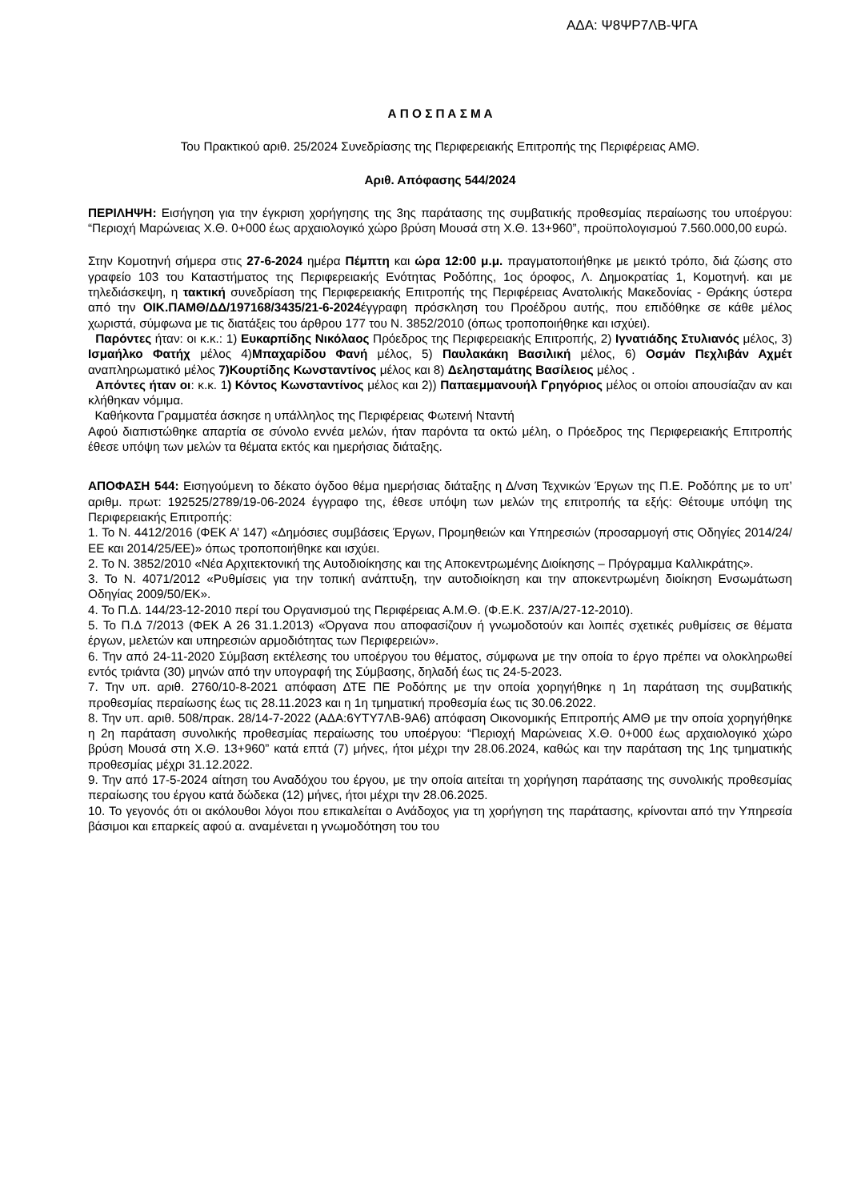ΑΔΑ: Ψ8ΨΡ7ΛΒ-ΨΓΑ
Α Π Ο Σ Π Α Σ Μ Α
Του Πρακτικού αριθ. 25/2024 Συνεδρίασης της Περιφερειακής Επιτροπής της Περιφέρειας ΑΜΘ.
Αριθ. Απόφασης 544/2024
ΠΕΡΙΛΗΨΗ: Εισήγηση για την έγκριση χορήγησης της 3ης παράτασης της συμβατικής προθεσμίας περαίωσης του υποέργου: “Περιοχή Μαρώνειας Χ.Θ. 0+000 έως αρχαιολογικό χώρο βρύση Μουσά στη Χ.Θ. 13+960”, προϋπολογισμού 7.560.000,00 ευρώ.
Στην Κομοτηνή σήμερα στις 27-6-2024 ημέρα Πέμπτη και ώρα 12:00 μ.μ. πραγματοποιήθηκε με μεικτό τρόπο, διά ζώσης στο γραφείο 103 του Καταστήματος της Περιφερειακής Ενότητας Ροδόπης, 1ος όροφος, Λ. Δημοκρατίας 1, Κομοτηνή. και με τηλεδιάσκεψη, η τακτική συνεδρίαση της Περιφερειακής Επιτροπής της Περιφέρειας Ανατολικής Μακεδονίας - Θράκης ύστερα από την ΟΙΚ.ΠΑΜΘ/ΔΔ/197168/3435/21-6-2024έγγραφη πρόσκληση του Προέδρου αυτής, που επιδόθηκε σε κάθε μέλος χωριστά, σύμφωνα με τις διατάξεις του άρθρου 177 του Ν. 3852/2010 (όπως τροποποιήθηκε και ισχύει).
Παρόντες ήταν: οι κ.κ.: 1) Ευκαρπίδης Νικόλαος Πρόεδρος της Περιφερειακής Επιτροπής, 2) Ιγνατιάδης Στυλιανός μέλος, 3) Ισμαήλκο Φατήχ μέλος 4)Μπαχαρίδου Φανή μέλος, 5) Παυλακάκη Βασιλική μέλος, 6) Οσμάν Πεχλιβάν Αχμέτ αναπληρωματικό μέλος 7)Κουρτίδης Κωνσταντίνος μέλος και 8) Δελησταμάτης Βασίλειος μέλος .
Απόντες ήταν οι: κ.κ. 1) Κόντος Κωνσταντίνος μέλος και 2)) Παπαεμμανουήλ Γρηγόριος μέλος οι οποίοι απουσίαζαν αν και κλήθηκαν νόμιμα.
Καθήκοντα Γραμματέα άσκησε η υπάλληλος της Περιφέρειας Φωτεινή Νταντή
Αφού διαπιστώθηκε απαρτία σε σύνολο εννέα μελών, ήταν παρόντα τα οκτώ μέλη, ο Πρόεδρος της Περιφερειακής Επιτροπής έθεσε υπόψη των μελών τα θέματα εκτός και ημερήσιας διάταξης.
ΑΠΟΦΑΣΗ 544: Εισηγούμενη το δέκατο όγδοο θέμα ημερήσιας διάταξης η Δ/νση Τεχνικών Έργων της Π.Ε. Ροδόπης με το υπ’ αριθμ. πρωτ: 192525/2789/19-06-2024 έγγραφο της, έθεσε υπόψη των μελών της επιτροπής τα εξής: Θέτουμε υπόψη της Περιφερειακής Επιτροπής:
1. Το Ν. 4412/2016 (ΦΕΚ Α’ 147) «Δημόσιες συμβάσεις Έργων, Προμηθειών και Υπηρεσιών (προσαρμογή στις Οδηγίες 2014/24/ΕΕ και 2014/25/ΕΕ)» όπως τροποποιήθηκε και ισχύει.
2. Το Ν. 3852/2010 «Νέα Αρχιτεκτονική της Αυτοδιοίκησης και της Αποκεντρωμένης Διοίκησης – Πρόγραμμα Καλλικράτης».
3. Το Ν. 4071/2012 «Ρυθμίσεις για την τοπική ανάπτυξη, την αυτοδιοίκηση και την αποκεντρωμένη διοίκηση Ενσωμάτωση Οδηγίας 2009/50/ΕΚ».
4. Το Π.Δ. 144/23-12-2010 περί του Οργανισμού της Περιφέρειας Α.Μ.Θ. (Φ.Ε.Κ. 237/Α/27-12-2010).
5. Το Π.Δ 7/2013 (ΦΕΚ Α 26 31.1.2013) «Όργανα που αποφασίζουν ή γνωμοδοτούν και λοιπές σχετικές ρυθμίσεις σε θέματα έργων, μελετών και υπηρεσιών αρμοδιότητας των Περιφερειών».
6. Την από 24-11-2020 Σύμβαση εκτέλεσης του υποέργου του θέματος, σύμφωνα με την οποία το έργο πρέπει να ολοκληρωθεί εντός τριάντα (30) μηνών από την υπογραφή της Σύμβασης, δηλαδή έως τις 24-5-2023.
7. Την υπ. αριθ. 2760/10-8-2021 απόφαση ΔΤΕ ΠΕ Ροδόπης με την οποία χορηγήθηκε η 1η παράταση της συμβατικής προθεσμίας περαίωσης έως τις 28.11.2023 και η 1η τμηματική προθεσμία έως τις 30.06.2022.
8. Την υπ. αριθ. 508/πρακ. 28/14-7-2022 (ΑΔΑ:6ΥΤΥ7ΛΒ-9Α6) απόφαση Οικονομικής Επιτροπής ΑΜΘ με την οποία χορηγήθηκε η 2η παράταση συνολικής προθεσμίας περαίωσης του υποέργου: “Περιοχή Μαρώνειας Χ.Θ. 0+000 έως αρχαιολογικό χώρο βρύση Μουσά στη Χ.Θ. 13+960” κατά επτά (7) μήνες, ήτοι μέχρι την 28.06.2024, καθώς και την παράταση της 1ης τμηματικής προθεσμίας μέχρι 31.12.2022.
9. Την από 17-5-2024 αίτηση του Αναδόχου του έργου, με την οποία αιτείται τη χορήγηση παράτασης της συνολικής προθεσμίας περαίωσης του έργου κατά δώδεκα (12) μήνες, ήτοι μέχρι την 28.06.2025.
10. Το γεγονός ότι οι ακόλουθοι λόγοι που επικαλείται ο Ανάδοχος για τη χορήγηση της παράτασης, κρίνονται από την Υπηρεσία βάσιμοι και επαρκείς αφού α. αναμένεται η γνωμοδότηση του του